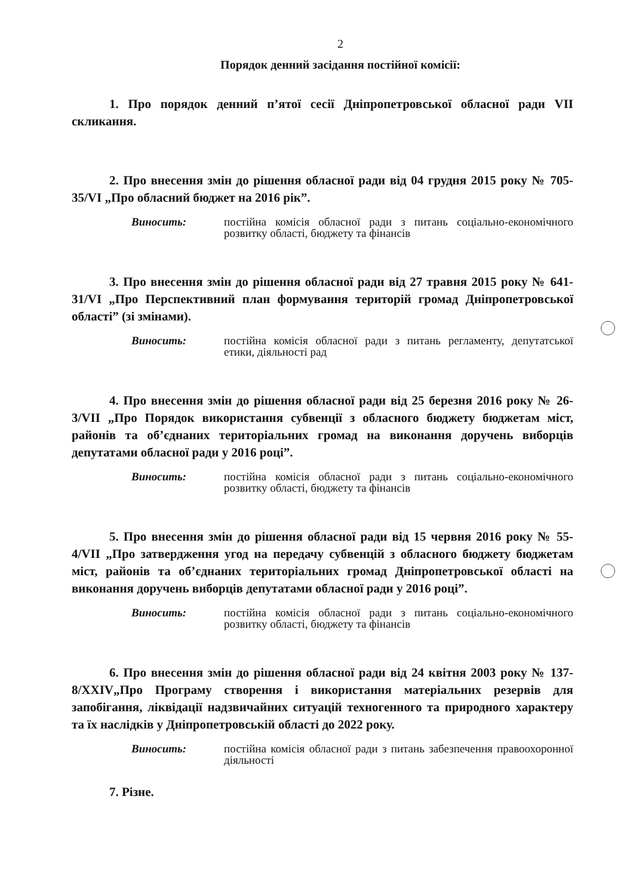2
Порядок денний засідання постійної комісії:
1. Про порядок денний п’ятої сесії Дніпропетровської обласної ради VII скликання.
2. Про внесення змін до рішення обласної ради від 04 грудня 2015 року № 705-35/VI „Про обласний бюджет на 2016 рік”.
Виносить: постійна комісія обласної ради з питань соціально-економічного розвитку області, бюджету та фінансів
3. Про внесення змін до рішення обласної ради від 27 травня 2015 року № 641-31/VI „Про Перспективний план формування територій громад Дніпропетровської області” (зі змінами).
Виносить: постійна комісія обласної ради з питань регламенту, депутатської етики, діяльності рад
4. Про внесення змін до рішення обласної ради від 25 березня 2016 року № 26-3/VII „Про Порядок використання субвенції з обласного бюджету бюджетам міст, районів та об’єднаних територіальних громад на виконання доручень виборців депутатами обласної ради у 2016 році”.
Виносить: постійна комісія обласної ради з питань соціально-економічного розвитку області, бюджету та фінансів
5. Про внесення змін до рішення обласної ради від 15 червня 2016 року № 55-4/VII „Про затвердження угод на передачу субвенцій з обласного бюджету бюджетам міст, районів та об’єднаних територіальних громад Дніпропетровської області на виконання доручень виборців депутатами обласної ради у 2016 році”.
Виносить: постійна комісія обласної ради з питань соціально-економічного розвитку області, бюджету та фінансів
6. Про внесення змін до рішення обласної ради від 24 квітня 2003 року № 137-8/XXIV„Про Програму створення і використання матеріальних резервів для запобігання, ліквідації надзвичайних ситуацій техногенного та природного характеру та їх наслідків у Дніпропетровській області до 2022 року.
Виносить: постійна комісія обласної ради з питань забезпечення правоохоронної діяльності
7. Різне.